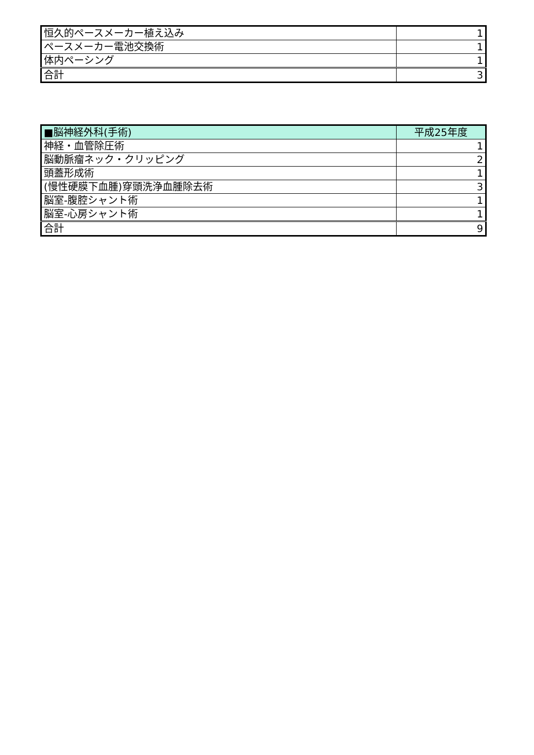| 恒久的ペースメーカー植え込み | 1 |
| ペースメーカー電池交換術 | 1 |
| 体内ペーシング | 1 |
| 合計 | 3 |
| ■脳神経外科(手術) | 平成25年度 |
| --- | --- |
| 神経・血管除圧術 | 1 |
| 脳動脈瘤ネック・クリッピング | 2 |
| 頭蓋形成術 | 1 |
| (慢性硬膜下血腫)穿頭洗浄血腫除去術 | 3 |
| 脳室-腹腔シャント術 | 1 |
| 脳室-心房シャント術 | 1 |
| 合計 | 9 |